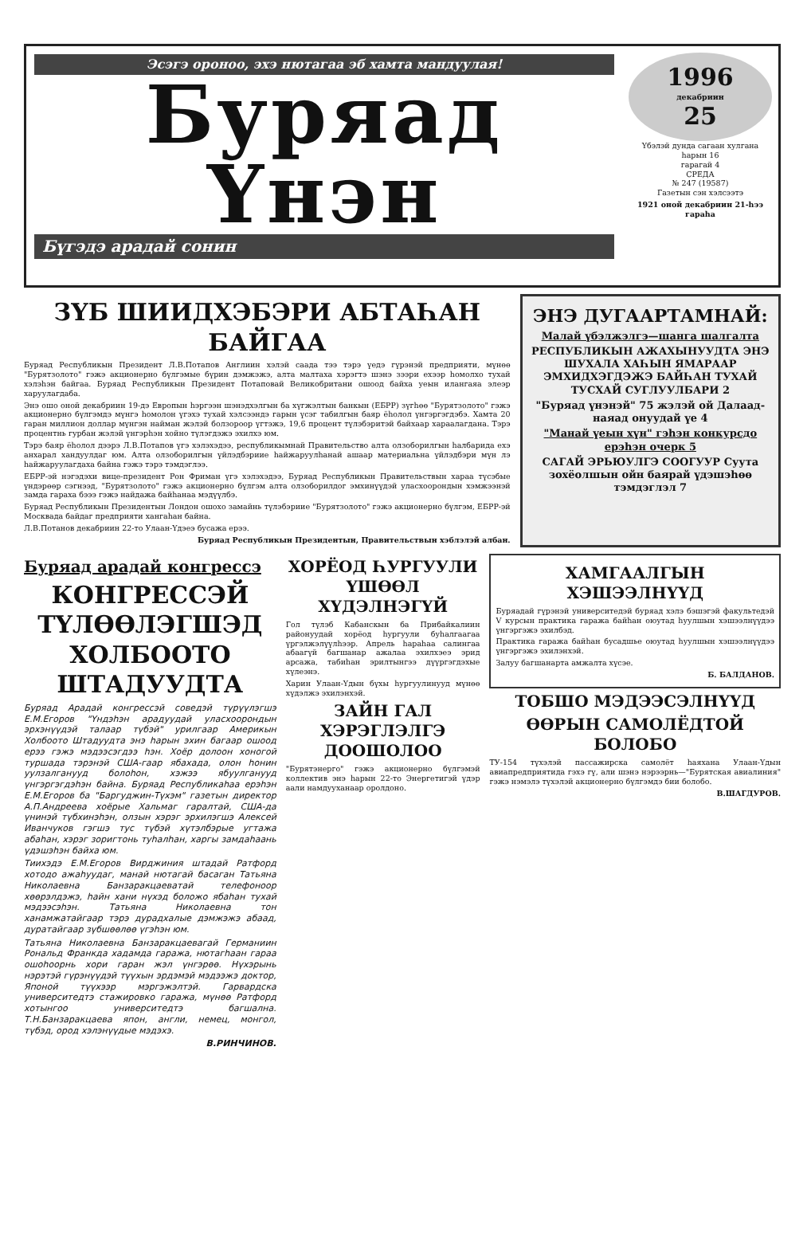Эсэгэ оронoo, эхэ нютагаа эб хамта мандуулая!
Буряад
Үнэн
Бүгэдэ арадай сонин
1996
декабриин
25
Үбэлэй дунда сагаан хулгана һарын 16
гарагай 4
СРЕДА
№ 247 (19587)
Газетын сэн хэлсээтэ
1921 оной декабриин 21-һээ гараһа
ЗҮБ ШИИДХЭБЭРИ АБТАҺАН БАЙГАА
Буряад Республикын Президент Л.В.Потапов Англиин хэлэй саада тээ тэрэ үедэ гүрэнэй предприяти, мүнөө "Бурятзолото" гэжэ акционерно бүлгэмые бүрин дэмжэжэ, алта малтаха хэрэгтэ шэнэ зээри ехээр һомолхо тухай хэлэһэн байгаа. Буряад Республикын Президент Потаповай Великобритани ошоод байха уеын илангаяа элеэр харуулагдаба.
Энэ ошо оной декабриин 19-дэ Европын һэргээн шэнэдхэлгын ба хүгжэлтын банкын (ЕБРР) зүгһөө "Бурятзолото" гэжэ акционерно бүлгэмдэ мүнгэ һомолон үгэхэ тухай хэлсээндэ гарын үсэг табилгын баяр ёһолол үнгэргэгдэбэ. Хамта 20 гаран миллион доллар мүнгэн найман жэлэй болзороор үгтэжэ, 19,6 процент түлэбэритэй байхаар хараалагдана. Тэрэ процентнь гурбан жэлэй үнгэрһэн хойно түлэгдэжэ эхилхэ юм.
Тэрэ баяр ёһолол дээрэ Л.В.Потапов үгэ хэлэхэдээ, республикымнай Правительство алта олзоборилгын һалбарида ехэ анхарал хандуулдаг юм. Алта олзоборилгын үйлэдбэриие һайжаруулһанай ашаар материальна үйлэдбэри мүн лэ һайжаруулагдаха байна гэжэ тэрэ тэмдэглээ.
ЕБРР-эй нэгэдэхи вице-президент Рон Фриман үгэ хэлэхэдээ, Буряад Республикын Правительствын хараа түсэбые үндэрөөр сэгнээд, "Бурятзолото" гэжэ акционерно бүлгэм алта олзоборилдог эмхинүүдэй уласхоорондын хэмжээнэй замда гараха бэээ гэжэ найдажа байһанаа мэдүүлбэ.
Буряад Республикын Президентын Лондон ошохо замайнь түлэбэриие "Бурятзолото" гэжэ акционерно бүлгэм, ЕБРР-эй Москвада байдаг предприяти хангаһан байна.
Л.В.Потанов декабриин 22-то Улаан-Үдэеэ бусажа ерээ.
Буряад Республикын Президентын, Правительствын хэблэлэй албан.
ЭНЭ ДУГААРТАМНАЙ:
Малай үбэлжэлгэ—шанга шалгалта
РЕСПУБЛИКЫН АЖАХЫНУУДТА ЭНЭ ШУХАЛА ХАҺЫН ЯМАРААР ЭМХИДХЭГДЭЖЭ БАЙҺАН ТУХАЙ ТУСХАЙ СУГЛУУЛБАРИ 2
"Буряад үнэнэй" 75 жэлэй ой Далаад-наяад онуудай үе 4
"Манай үеын хүн" гэһэн конкурсдо ерэһэн очерк 5
САГАЙ ЭРЬЮУЛГЭ СООГУУР Суута зохёолшын ойн баярай үдэшэһөө тэмдэглэл 7
Буряад арадай конгрессэ
КОНГРЕССЭЙ ТҮЛӨӨЛЭГШЭД ХОЛБООТО ШТАДУУДТА
Буряад Арадай конгрессэй соведэй түрүүлэгшэ Е.М.Егоров "Үндэһэн арадуудай уласхоорондын эрхэнүүдэй талаар түбэй" урилгаар Америкын Холбоото Штадуудта энэ һарын эхин багаар ошоод ерээ гэжэ мэдээсэгдээ һэн. Хоёр долоон хоногой туршада тэрэнэй США-гаар ябахада, олон һонин уулзалганууд болоһон, хэжээ ябуулганууд үнгэргэгдэһэн байна. Буряад Республикаһаа ерэһэн Е.М.Егоров ба "Баргуджин-Түхэм" газетын директор А.П.Андреева хоёрые Хальмаг гаралтай, США-да үнинэй түбхинэһэн, олзын хэрэг эрхилэгшэ Алексей Иванчуков гэгшэ тус түбэй хүтэлбэрые угтажа абаһан, хэрэг зоригтонь туһалһан, харгы замдаһаань үдэшэһэн байха юм.
Тиихэдэ Е.М.Егоров Вирджиния штадай Ратфорд хотодо ажаһуудаг, манай нютагай басаган Татьяна Николаевна Банзаракцаеватай телефоноор хөөрэлдэжэ, һайн хани нүхэд боложо ябаһан тухай мэдээсэһэн. Татьяна Николаевна тон ханамжатайгаар тэрэ дурадхалые дэмжэжэ абаад, дуратайгаар зүбшөөлөө үгэһэн юм.
Татьяна Николаевна Банзаракцаевагай Германиин Рональд Франкда хадамда гаража, нютагһаан гараа ошоһоорнь хори гаран жэл үнгэрөө. Нүхэрынь нэрэтэй гүрэнүүдэй түүхын эрдэмэй мэдээжэ доктор, Японой түүхээр мэргэжэлтэй. Гарвардска университедтэ стажировко гаража, мүнөө Ратфорд хотынгоо университедтэ багшална. Т.Н.Банзаракцаева япон, англи, немец, монгол, түбэд, ород хэлэнүүдые мэдэхэ.
В.РИНЧИНОВ.
ХОРЁОД ҺУРГУУЛИ ҮШӨӨЛ ХҮДЭЛНЭГҮЙ
Гол түлэб Кабанскын ба Прибайкалиин районуудай хорёод һургуули буһалгаагаа үргэлжэлүүлһээр. Апрель һараһаа салингаа абаагүй багшанар ажалаа эхилхэеэ эрид арсажа, табиһан эрилтынгээ дүүргэгдэхые хүлеэнэ.
Харин Улаан-Үдын бүхы һургуулинууд мүнөө хүдэлжэ эхилэнхэй.
ЗАЙН ГАЛ ХЭРЭГЛЭЛГЭ ДООШОЛОО
"Бурятэнерго" гэжэ акционерно бүлгэмэй коллектив энэ һарын 22-то Энергетигэй үдэр аали намдууханаар оролдоно.
ХАМГААЛГЫН ХЭШЭЭЛНҮҮД
Буряадай гүрэнэй университедэй буряад хэлэ бэшэгэй факультедэй V курсын практика гаража байһан оюутад һуулшын хэшээлнүүдээ үнгэргэжэ эхилбэд.
Практика гаража байһан бусадшье оюутад һуулшын хэшээлнүүдээ үнгэргэжэ эхилэнхэй.
Залуу багшанарта амжалта хүсэе.
Б. БАЛДАНОВ.
ТОБШО МЭДЭЭСЭЛНҮҮД
ӨӨРЫН САМОЛЁДТОЙ БОЛОБО
ТУ-154 түхэлэй пассажирска самолёт һаяхана Улаан-Үдын авиапредприятида гэхэ гү, али шэнэ нэрээрнь—"Бурятская авиалиния" гэжэ нэмэлэ түхэлэй акционерно бүлгэмдэ бии болобо.
В.ШАГДУРОВ.